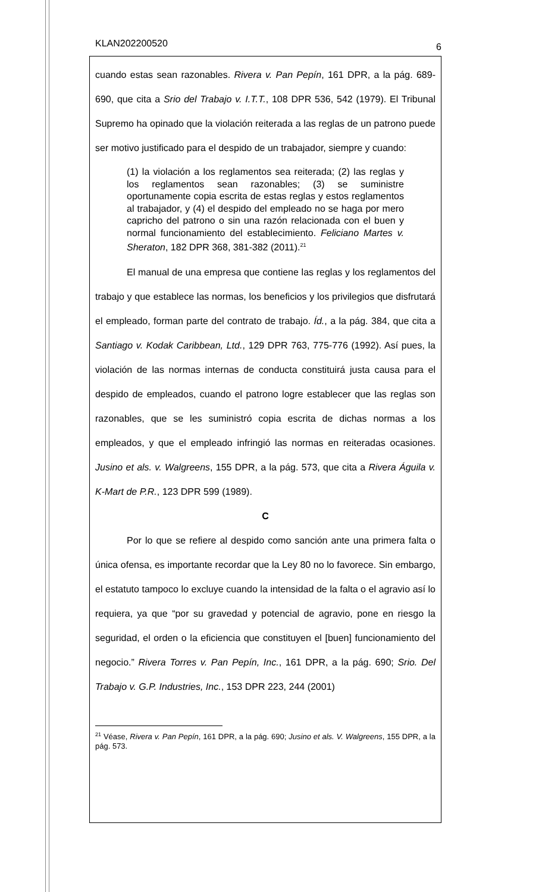KLAN202200520 6
cuando estas sean razonables. Rivera v. Pan Pepín, 161 DPR, a la pág. 689-690, que cita a Srio del Trabajo v. I.T.T., 108 DPR 536, 542 (1979). El Tribunal Supremo ha opinado que la violación reiterada a las reglas de un patrono puede ser motivo justificado para el despido de un trabajador, siempre y cuando:
(1) la violación a los reglamentos sea reiterada; (2) las reglas y los reglamentos sean razonables; (3) se suministre oportunamente copia escrita de estas reglas y estos reglamentos al trabajador, y (4) el despido del empleado no se haga por mero capricho del patrono o sin una razón relacionada con el buen y normal funcionamiento del establecimiento. Feliciano Martes v. Sheraton, 182 DPR 368, 381-382 (2011).<sup>21</sup>
El manual de una empresa que contiene las reglas y los reglamentos del trabajo y que establece las normas, los beneficios y los privilegios que disfrutará el empleado, forman parte del contrato de trabajo. Íd., a la pág. 384, que cita a Santiago v. Kodak Caribbean, Ltd., 129 DPR 763, 775-776 (1992). Así pues, la violación de las normas internas de conducta constituirá justa causa para el despido de empleados, cuando el patrono logre establecer que las reglas son razonables, que se les suministró copia escrita de dichas normas a los empleados, y que el empleado infringió las normas en reiteradas ocasiones. Jusino et als. v. Walgreens, 155 DPR, a la pág. 573, que cita a Rivera Águila v. K-Mart de P.R., 123 DPR 599 (1989).
C
Por lo que se refiere al despido como sanción ante una primera falta o única ofensa, es importante recordar que la Ley 80 no lo favorece. Sin embargo, el estatuto tampoco lo excluye cuando la intensidad de la falta o el agravio así lo requiera, ya que “por su gravedad y potencial de agravio, pone en riesgo la seguridad, el orden o la eficiencia que constituyen el [buen] funcionamiento del negocio.” Rivera Torres v. Pan Pepín, Inc., 161 DPR, a la pág. 690; Srio. Del Trabajo v. G.P. Industries, Inc., 153 DPR 223, 244 (2001)
<sup>21</sup> Véase, Rivera v. Pan Pepín, 161 DPR, a la pág. 690; Jusino et als. V. Walgreens, 155 DPR, a la pág. 573.